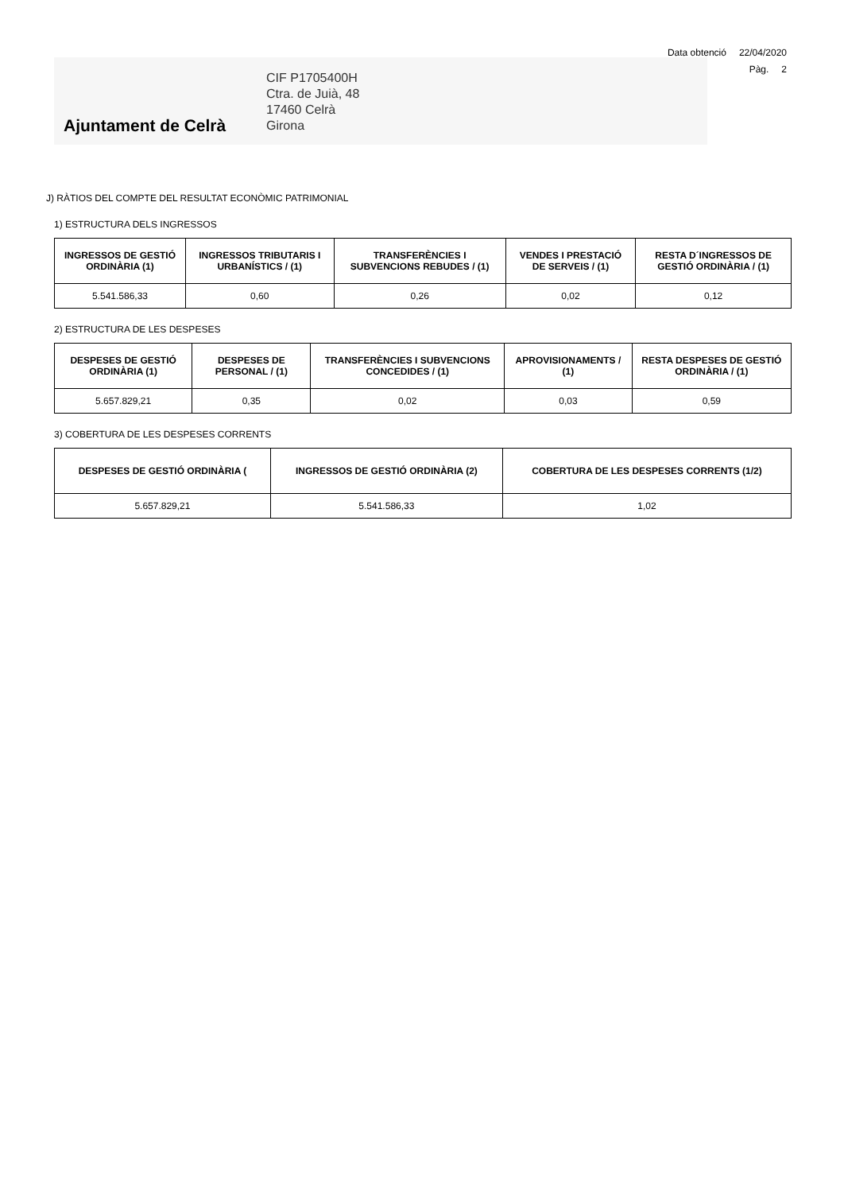Data obtenció 22/04/2020
Pàg. 2
Ajuntament de Celrà
CIF P1705400H
Ctra. de Juià, 48
17460 Celrà
Girona
J) RÀTIOS DEL COMPTE DEL RESULTAT ECONÒMIC PATRIMONIAL
1) ESTRUCTURA DELS INGRESSOS
| INGRESSOS DE GESTIÓ ORDINÀRIA (1) | INGRESSOS TRIBUTARIS I URBANÍSTICS / (1) | TRANSFERÈNCIES I SUBVENCIONS REBUDES / (1) | VENDES I PRESTACIÓ DE SERVEIS / (1) | RESTA D´INGRESSOS DE GESTIÓ ORDINÀRIA / (1) |
| --- | --- | --- | --- | --- |
| 5.541.586,33 | 0,60 | 0,26 | 0,02 | 0,12 |
2) ESTRUCTURA DE LES DESPESES
| DESPESES DE GESTIÓ ORDINÀRIA (1) | DESPESES DE PERSONAL / (1) | TRANSFERÈNCIES I SUBVENCIONS CONCEDIDES / (1) | APROVISIONAMENTS / (1) | RESTA DESPESES DE GESTIÓ ORDINÀRIA / (1) |
| --- | --- | --- | --- | --- |
| 5.657.829,21 | 0,35 | 0,02 | 0,03 | 0,59 |
3) COBERTURA DE LES DESPESES CORRENTS
| DESPESES DE GESTIÓ ORDINÀRIA ( | INGRESSOS DE GESTIÓ ORDINÀRIA (2) | COBERTURA DE LES DESPESES CORRENTS (1/2) |
| --- | --- | --- |
| 5.657.829,21 | 5.541.586,33 | 1,02 |